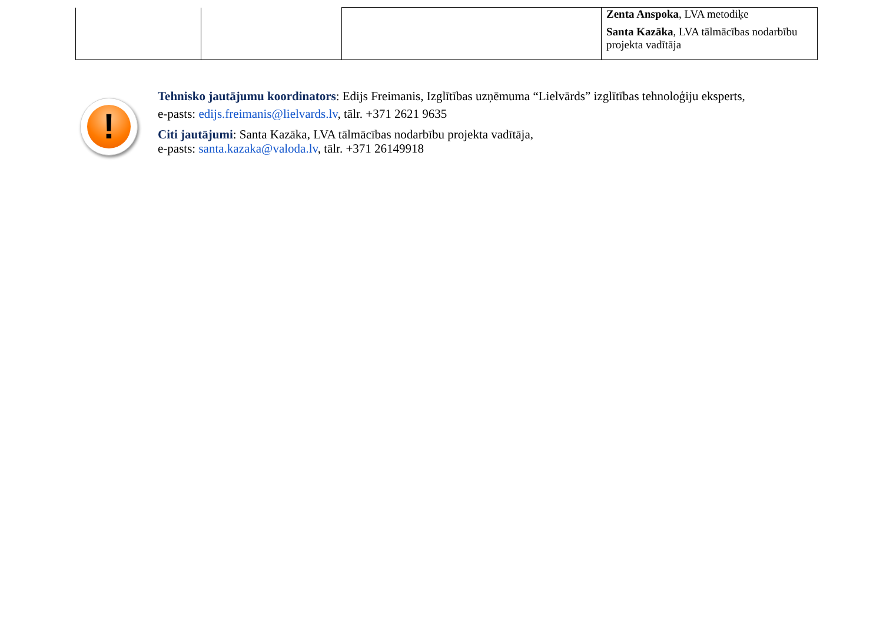| | | | Zenta Anspoka , LVA metodiķe Santa Kazāka , LVA tālmācības nodarbību projekta vadītāja |
!
Tehnisko jautājumu koordinators: Edijs Freimanis, Izglītības uzņēmuma “Lielvārds” izglītības tehnoloģiju eksperts,
e-pasts: edijs.freimanis@lielvards.lv, tālr. +371 2621 9635
Citi jautājumi: Santa Kazāka, LVA tālmācības nodarbību projekta vadītāja,
e-pasts: santa.kazaka@valoda.lv, tālr. +371 26149918